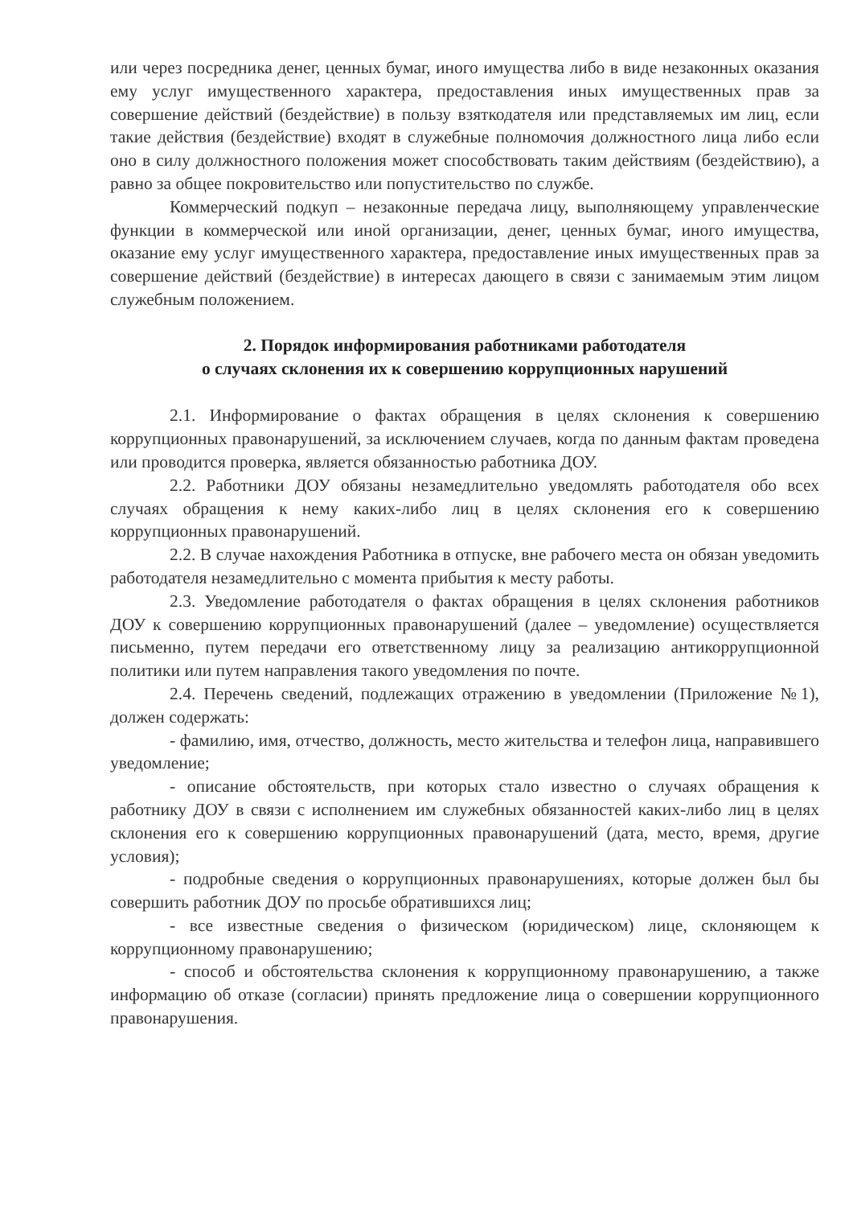или через посредника денег, ценных бумаг, иного имущества либо в виде незаконных оказания ему услуг имущественного характера, предоставления иных имущественных прав за совершение действий (бездействие) в пользу взяткодателя или представляемых им лиц, если такие действия (бездействие) входят в служебные полномочия должностного лица либо если оно в силу должностного положения может способствовать таким действиям (бездействию), а равно за общее покровительство или попустительство по службе.
Коммерческий подкуп – незаконные передача лицу, выполняющему управленческие функции в коммерческой или иной организации, денег, ценных бумаг, иного имущества, оказание ему услуг имущественного характера, предоставление иных имущественных прав за совершение действий (бездействие) в интересах дающего в связи с занимаемым этим лицом служебным положением.
2. Порядок информирования работниками работодателя
о случаях склонения их к совершению коррупционных нарушений
2.1. Информирование о фактах обращения в целях склонения к совершению коррупционных правонарушений, за исключением случаев, когда по данным фактам проведена или проводится проверка, является обязанностью работника ДОУ.
2.2. Работники ДОУ обязаны незамедлительно уведомлять работодателя обо всех случаях обращения к нему каких-либо лиц в целях склонения его к совершению коррупционных правонарушений.
2.2. В случае нахождения Работника в отпуске, вне рабочего места он обязан уведомить работодателя незамедлительно с момента прибытия к месту работы.
2.3. Уведомление работодателя о фактах обращения в целях склонения работников ДОУ к совершению коррупционных правонарушений (далее – уведомление) осуществляется письменно, путем передачи его ответственному лицу за реализацию антикоррупционной политики или путем направления такого уведомления по почте.
2.4. Перечень сведений, подлежащих отражению в уведомлении (Приложение №1), должен содержать:
- фамилию, имя, отчество, должность, место жительства и телефон лица, направившего уведомление;
- описание обстоятельств, при которых стало известно о случаях обращения к работнику ДОУ в связи с исполнением им служебных обязанностей каких-либо лиц в целях склонения его к совершению коррупционных правонарушений (дата, место, время, другие условия);
- подробные сведения о коррупционных правонарушениях, которые должен был бы совершить работник ДОУ по просьбе обратившихся лиц;
- все известные сведения о физическом (юридическом) лице, склоняющем к коррупционному правонарушению;
- способ и обстоятельства склонения к коррупционному правонарушению, а также информацию об отказе (согласии) принять предложение лица о совершении коррупционного правонарушения.